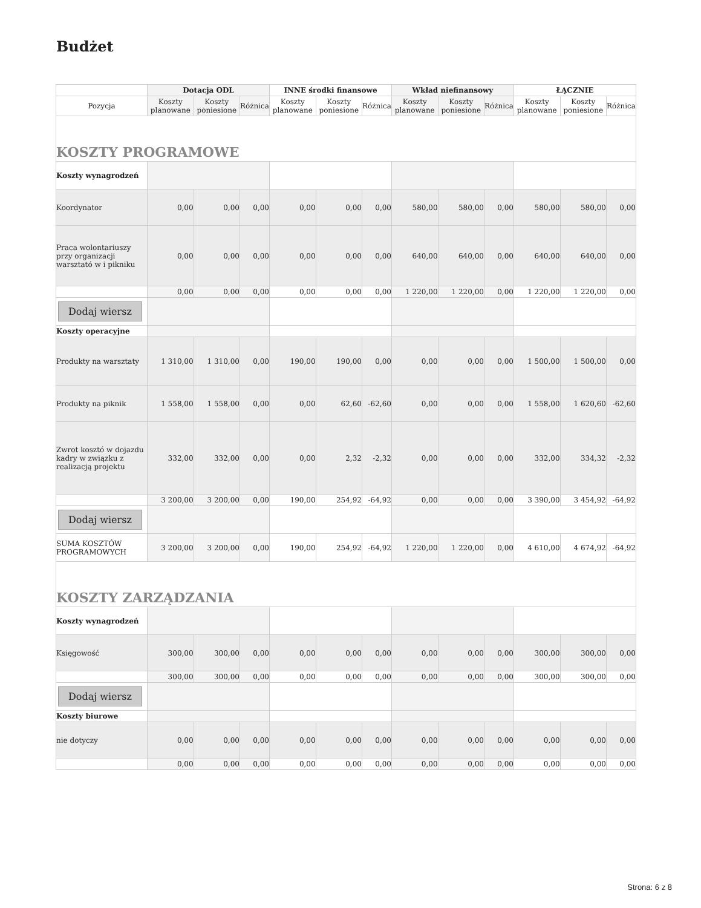Budżet
| | Dotacja ODL | | | INNE środki finansowe | | | Wkład niefinansowy | | | ŁĄCZNIE | | |
| --- | --- | --- | --- | --- | --- | --- | --- | --- | --- | --- | --- | --- |
| Pozycja | Koszty planowane | Koszty poniesione | Różnica | Koszty planowane | Koszty poniesione | Różnica | Koszty planowane | Koszty poniesione | Różnica | Koszty planowane | Koszty poniesione | Różnica |
| KOSZTY PROGRAMOWE | | | | | | | | | | | | |
| Koszty wynagrodzeń | | | | | | | | | | | | |
| Koordynator | 0,00 | 0,00 | 0,00 | 0,00 | 0,00 | 0,00 | 580,00 | 580,00 | 0,00 | 580,00 | 580,00 | 0,00 |
| Praca wolontariuszy przy organizacji warsztató w i pikniku | 0,00 | 0,00 | 0,00 | 0,00 | 0,00 | 0,00 | 640,00 | 640,00 | 0,00 | 640,00 | 640,00 | 0,00 |
| | 0,00 | 0,00 | 0,00 | 0,00 | 0,00 | 0,00 | 1 220,00 | 1 220,00 | 0,00 | 1 220,00 | 1 220,00 | 0,00 |
| Dodaj wiersz | | | | | | | | | | | | |
| Koszty operacyjne | | | | | | | | | | | | |
| Produkty na warsztaty | 1 310,00 | 1 310,00 | 0,00 | 190,00 | 190,00 | 0,00 | 0,00 | 0,00 | 0,00 | 1 500,00 | 1 500,00 | 0,00 |
| Produkty na piknik | 1 558,00 | 1 558,00 | 0,00 | 0,00 | 62,60 | -62,60 | 0,00 | 0,00 | 0,00 | 1 558,00 | 1 620,60 | -62,60 |
| Zwrot kosztó w dojazdu kadry w związku z realizacją projektu | 332,00 | 332,00 | 0,00 | 0,00 | 2,32 | -2,32 | 0,00 | 0,00 | 0,00 | 332,00 | 334,32 | -2,32 |
| | 3 200,00 | 3 200,00 | 0,00 | 190,00 | 254,92 | -64,92 | 0,00 | 0,00 | 0,00 | 3 390,00 | 3 454,92 | -64,92 |
| Dodaj wiersz | | | | | | | | | | | | |
| SUMA KOSZTÓW PROGRAMOWYCH | 3 200,00 | 3 200,00 | 0,00 | 190,00 | 254,92 | -64,92 | 1 220,00 | 1 220,00 | 0,00 | 4 610,00 | 4 674,92 | -64,92 |
| KOSZTY ZARZĄDZANIA | | | | | | | | | | | | |
| Koszty wynagrodzeń | | | | | | | | | | | | |
| Księgowość | 300,00 | 300,00 | 0,00 | 0,00 | 0,00 | 0,00 | 0,00 | 0,00 | 0,00 | 300,00 | 300,00 | 0,00 |
| | 300,00 | 300,00 | 0,00 | 0,00 | 0,00 | 0,00 | 0,00 | 0,00 | 0,00 | 300,00 | 300,00 | 0,00 |
| Dodaj wiersz | | | | | | | | | | | | |
| Koszty biurowe | | | | | | | | | | | | |
| nie dotyczy | 0,00 | 0,00 | 0,00 | 0,00 | 0,00 | 0,00 | 0,00 | 0,00 | 0,00 | 0,00 | 0,00 | 0,00 |
| | 0,00 | 0,00 | 0,00 | 0,00 | 0,00 | 0,00 | 0,00 | 0,00 | 0,00 | 0,00 | 0,00 | 0,00 |
Strona: 6 z 8